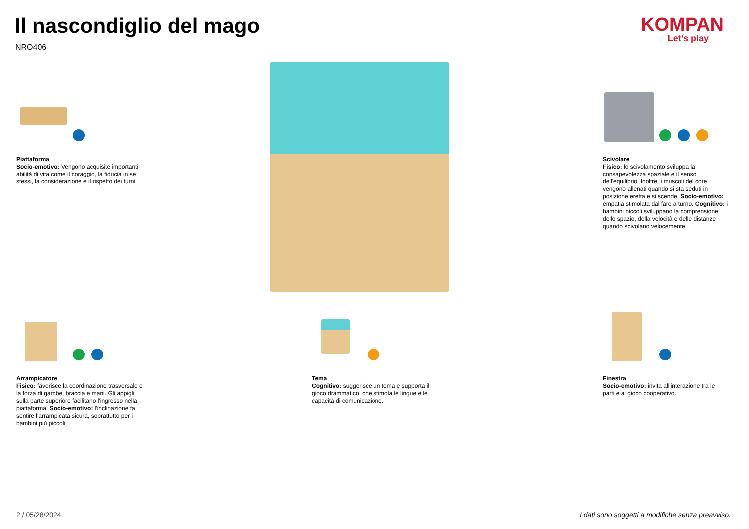Il nascondiglio del mago
NRO406
KOMPAN
Let’s play
Piattaforma
Socio-emotivo: Vengono acquisite importanti abilità di vita come il coraggio, la fiducia in se stessi, la considerazione e il rispetto dei turni.
Scivolare
Fisico: lo scivolamento sviluppa la consapevolezza spaziale e il senso dell'equilibrio. Inoltre, i muscoli del core vengono allenati quando si sta seduti in posizione eretta e si scende. Socio-emotivo: empatia stimolata dal fare a turno. Cognitivo: i bambini piccoli sviluppano la comprensione dello spazio, della velocità e delle distanze quando scivolano velocemente.
Arrampicatore
Fisico: favorisce la coordinazione trasversale e la forza di gambe, braccia e mani. Gli appigli sulla parte superiore facilitano l'ingresso nella piattaforma. Socio-emotivo: l'inclinazione fa sentire l'arrampicata sicura, soprattutto per i bambini più piccoli.
Tema
Cognitivo: suggerisce un tema e supporta il gioco drammatico, che stimola le lingue e le capacità di comunicazione.
Finestra
Socio-emotivo: invita all'interazione tra le parti e al gioco cooperativo.
2 / 05/28/2024
I dati sono soggetti a modifiche senza preavviso.